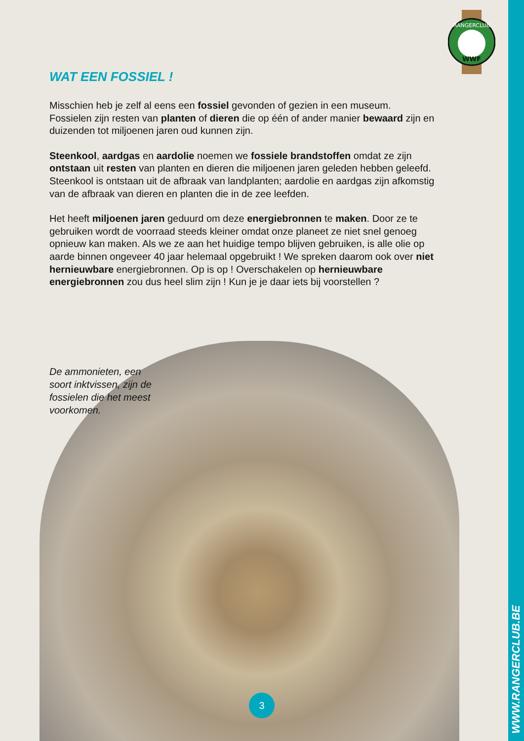WWW.RANGERCLUB.BE
RANGERCLUB
WWF
WAT EEN FOSSIEL !
Misschien heb je zelf al eens een fossiel gevonden of gezien in een museum. Fossielen zijn resten van planten of dieren die op één of ander manier bewaard zijn en duizenden tot miljoenen jaren oud kunnen zijn.
Steenkool, aardgas en aardolie noemen we fossiele brandstoffen omdat ze zijn ontstaan uit resten van planten en dieren die miljoenen jaren geleden hebben geleefd. Steenkool is ontstaan uit de afbraak van landplanten; aardolie en aardgas zijn afkomstig van de afbraak van dieren en planten die in de zee leefden.
Het heeft miljoenen jaren geduurd om deze energiebronnen te maken. Door ze te gebruiken wordt de voorraad steeds kleiner omdat onze planeet ze niet snel genoeg opnieuw kan maken. Als we ze aan het huidige tempo blijven gebruiken, is alle olie op aarde binnen ongeveer 40 jaar helemaal opgebruikt ! We spreken daarom ook over niet hernieuwbare energiebronnen. Op is op ! Overschakelen op hernieuwbare energiebronnen zou dus heel slim zijn ! Kun je je daar iets bij voorstellen ?
De ammonieten, een soort inktvissen, zijn de fossielen die het meest voorkomen.
3